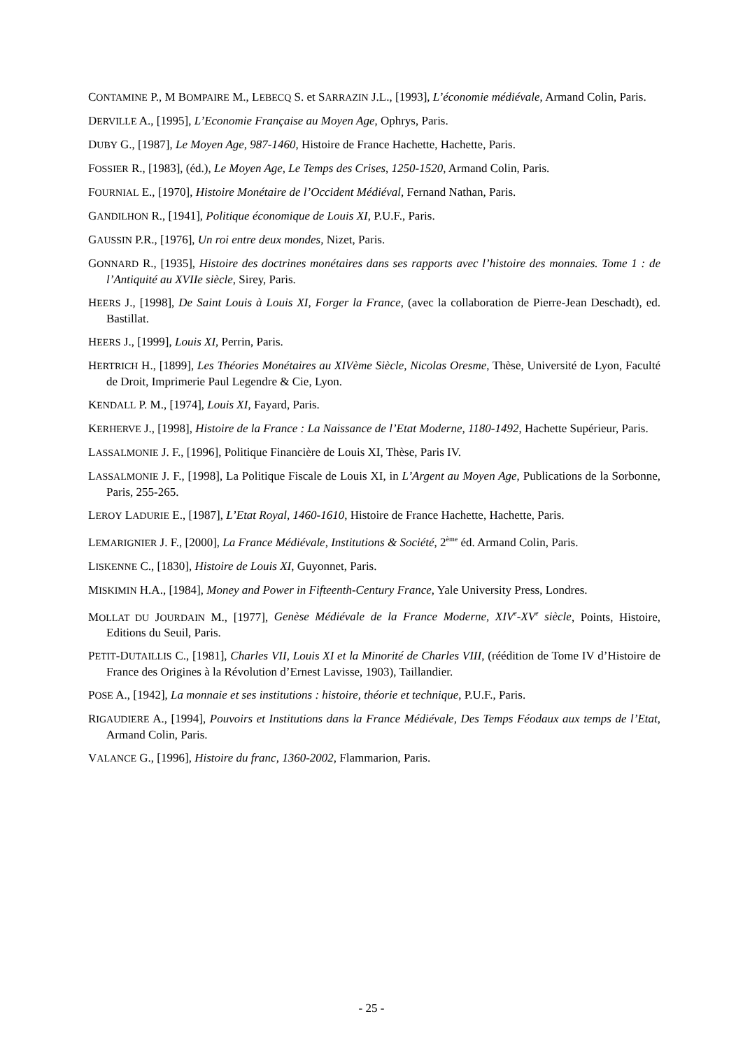CONTAMINE P., M BOMPAIRE M., LEBECQ S. et SARRAZIN J.L., [1993], L’économie médiévale, Armand Colin, Paris.
DERVILLE A., [1995], L’Economie Française au Moyen Age, Ophrys, Paris.
DUBY G., [1987], Le Moyen Age, 987-1460, Histoire de France Hachette, Hachette, Paris.
FOSSIER R., [1983], (éd.), Le Moyen Age, Le Temps des Crises, 1250-1520, Armand Colin, Paris.
FOURNIAL E., [1970], Histoire Monétaire de l’Occident Médiéval, Fernand Nathan, Paris.
GANDILHON R., [1941], Politique économique de Louis XI, P.U.F., Paris.
GAUSSIN P.R., [1976], Un roi entre deux mondes, Nizet, Paris.
GONNARD R., [1935], Histoire des doctrines monétaires dans ses rapports avec l’histoire des monnaies. Tome 1 : de l’Antiquité au XVIIe siècle, Sirey, Paris.
HEERS J., [1998], De Saint Louis à Louis XI, Forger la France, (avec la collaboration de Pierre-Jean Deschadt), ed. Bastillat.
HEERS J., [1999], Louis XI, Perrin, Paris.
HERTRICH H., [1899], Les Théories Monétaires au XIVème Siècle, Nicolas Oresme, Thèse, Université de Lyon, Faculté de Droit, Imprimerie Paul Legendre & Cie, Lyon.
KENDALL P. M., [1974], Louis XI, Fayard, Paris.
KERHERVE J., [1998], Histoire de la France : La Naissance de l’Etat Moderne, 1180-1492, Hachette Supérieur, Paris.
LASSALMONIE J. F., [1996], Politique Financière de Louis XI, Thèse, Paris IV.
LASSALMONIE J. F., [1998], La Politique Fiscale de Louis XI, in L’Argent au Moyen Age, Publications de la Sorbonne, Paris, 255-265.
LEROY LADURIE E., [1987], L’Etat Royal, 1460-1610, Histoire de France Hachette, Hachette, Paris.
LEMARIGNIER J. F., [2000], La France Médiévale, Institutions & Société, 2<sup>ème</sup> éd. Armand Colin, Paris.
LISKENNE C., [1830], Histoire de Louis XI, Guyonnet, Paris.
MISKIMIN H.A., [1984], Money and Power in Fifteenth-Century France, Yale University Press, Londres.
MOLLAT DU JOURDAIN M., [1977], Genèse Médiévale de la France Moderne, XIV<sup>e</sup>-XV<sup>e</sup> siècle, Points, Histoire, Editions du Seuil, Paris.
PETIT-DUTAILLIS C., [1981], Charles VII, Louis XI et la Minorité de Charles VIII, (réédition de Tome IV d’Histoire de France des Origines à la Révolution d’Ernest Lavisse, 1903), Taillandier.
POSE A., [1942], La monnaie et ses institutions : histoire, théorie et technique, P.U.F., Paris.
RIGAUDIERE A., [1994], Pouvoirs et Institutions dans la France Médiévale, Des Temps Féodaux aux temps de l’Etat, Armand Colin, Paris.
VALANCE G., [1996], Histoire du franc, 1360-2002, Flammarion, Paris.
- 25 -